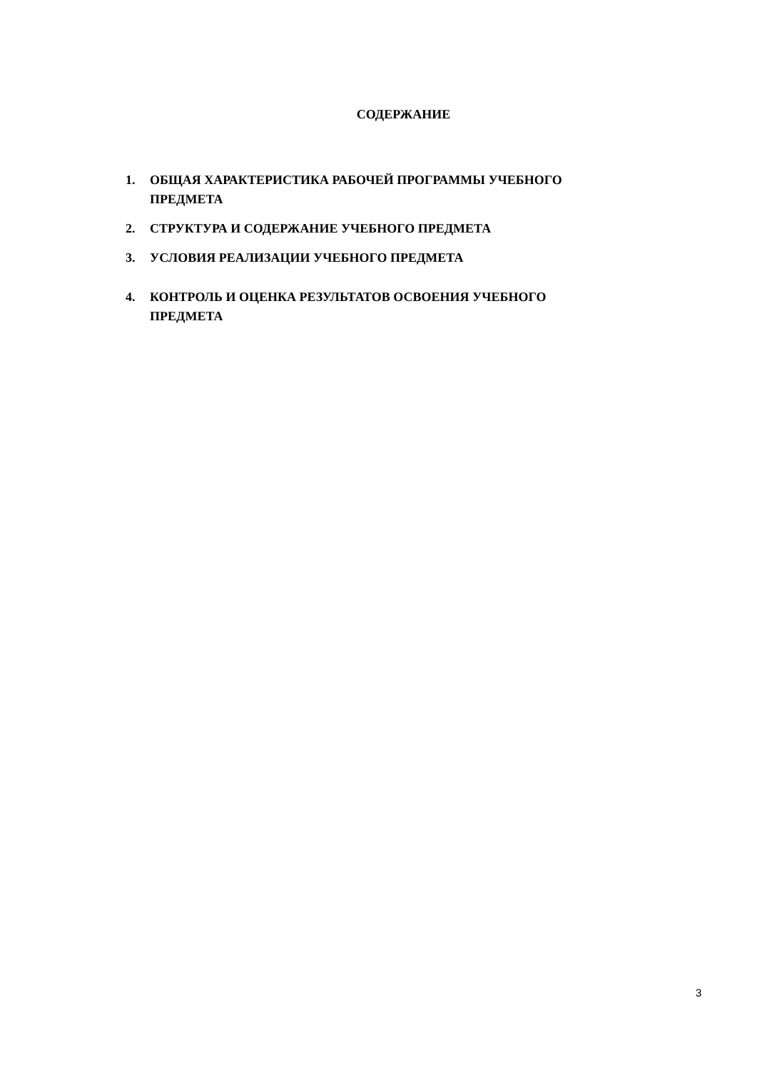СОДЕРЖАНИЕ
1. ОБЩАЯ ХАРАКТЕРИСТИКА РАБОЧЕЙ ПРОГРАММЫ УЧЕБНОГО ПРЕДМЕТА
2. СТРУКТУРА И СОДЕРЖАНИЕ УЧЕБНОГО ПРЕДМЕТА
3. УСЛОВИЯ РЕАЛИЗАЦИИ УЧЕБНОГО ПРЕДМЕТА
4. КОНТРОЛЬ И ОЦЕНКА РЕЗУЛЬТАТОВ ОСВОЕНИЯ УЧЕБНОГО ПРЕДМЕТА
3